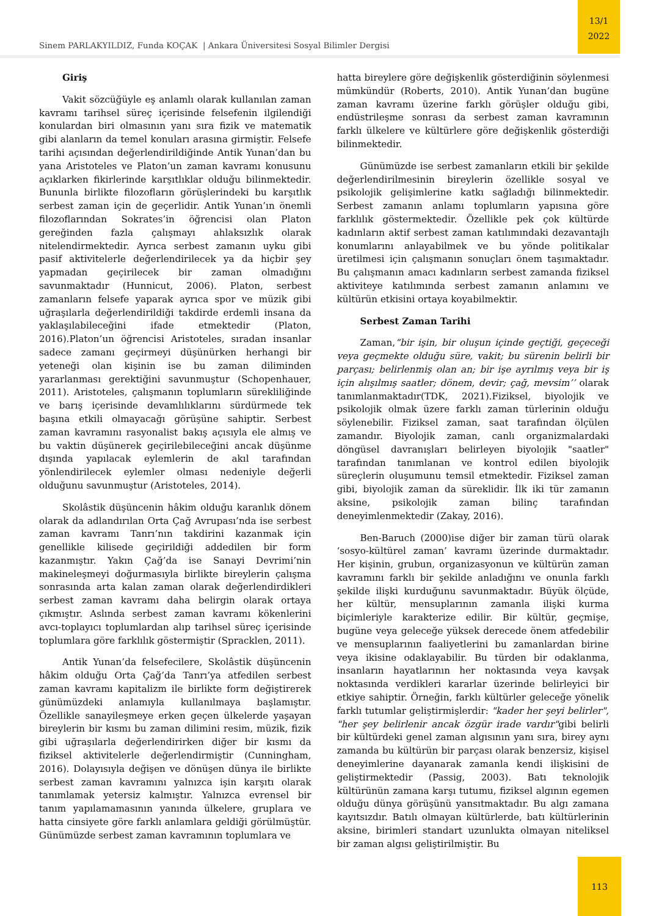Sinem PARLAKYILDIZ, Funda KOÇAK | Ankara Üniversitesi Sosyal Bilimler Dergisi
13/1
2022
Giriş
Vakit sözcüğüyle eş anlamlı olarak kullanılan zaman kavramı tarihsel süreç içerisinde felsefenin ilgilendiği konulardan biri olmasının yanı sıra fizik ve matematik gibi alanların da temel konuları arasına girmiştir. Felsefe tarihi açısından değerlendirildiğinde Antik Yunan’dan bu yana Aristoteles ve Platon’un zaman kavramı konusunu açıklarken fikirlerinde karşıtlıklar olduğu bilinmektedir. Bununla birlikte filozofların görüşlerindeki bu karşıtlık serbest zaman için de geçerlidir. Antik Yunan’ın önemli filozoflarından Sokrates’in öğrencisi olan Platon gereğinden fazla çalışmayı ahlaksızlık olarak nitelendirmektedir. Ayrıca serbest zamanın uyku gibi pasif aktivitelerle değerlendirilecek ya da hiçbir şey yapmadan geçirilecek bir zaman olmadığını savunmaktadır (Hunnicut, 2006). Platon, serbest zamanların felsefe yaparak ayrıca spor ve müzik gibi uğraşılarla değerlendirildiği takdirde erdemli insana da yaklaşılabileceğini ifade etmektedir (Platon, 2016).Platon’un öğrencisi Aristoteles, sıradan insanlar sadece zamanı geçirmeyi düşünürken herhangi bir yeteneği olan kişinin ise bu zaman diliminden yararlanması gerektiğini savunmuştur (Schopenhauer, 2011). Aristoteles, çalışmanın toplumların sürekliliğinde ve barış içerisinde devamlılıklarını sürdürmede tek başına etkili olmayacağı görüşüne sahiptir. Serbest zaman kavramını rasyonalist bakış açısıyla ele almış ve bu vaktin düşünerek geçirilebileceğini ancak düşünme dışında yapılacak eylemlerin de akıl tarafından yönlendirilecek eylemler olması nedeniyle değerli olduğunu savunmuştur (Aristoteles, 2014).
Skolâstik düşüncenin hâkim olduğu karanlık dönem olarak da adlandırılan Orta Çağ Avrupası’nda ise serbest zaman kavramı Tanrı’nın takdirini kazanmak için genellikle kilisede geçirildiği addedilen bir form kazanmıştır. Yakın Çağ’da ise Sanayi Devrimi’nin makineleşmeyi doğurmasıyla birlikte bireylerin çalışma sonrasında arta kalan zaman olarak değerlendirdikleri serbest zaman kavramı daha belirgin olarak ortaya çıkmıştır. Aslında serbest zaman kavramı kökenlerini avcı-toplayıcı toplumlardan alıp tarihsel süreç içerisinde toplumlara göre farklılık göstermiştir (Spracklen, 2011).
Antik Yunan’da felsefecilere, Skolâstik düşüncenin hâkim olduğu Orta Çağ’da Tanrı’ya atfedilen serbest zaman kavramı kapitalizm ile birlikte form değiştirerek günümüzdeki anlamıyla kullanılmaya başlamıştır. Özellikle sanayileşmeye erken geçen ülkelerde yaşayan bireylerin bir kısmı bu zaman dilimini resim, müzik, fizik gibi uğraşılarla değerlendirirken diğer bir kısmı da fiziksel aktivitelerle değerlendirmiştir (Cunningham, 2016). Dolayısıyla değişen ve dönüşen dünya ile birlikte serbest zaman kavramını yalnızca işin karşıtı olarak tanımlamak yetersiz kalmıştır. Yalnızca evrensel bir tanım yapılamamasının yanında ülkelere, gruplara ve hatta cinsiyete göre farklı anlamlara geldiği görülmüştür. Günümüzde serbest zaman kavramının toplumlara ve
hatta bireylere göre değişkenlik gösterdiğinin söylenmesi mümkündür (Roberts, 2010). Antik Yunan’dan bugüne zaman kavramı üzerine farklı görüşler olduğu gibi, endüstrileşme sonrası da serbest zaman kavramının farklı ülkelere ve kültürlere göre değişkenlik gösterdiği bilinmektedir.
Günümüzde ise serbest zamanların etkili bir şekilde değerlendirilmesinin bireylerin özellikle sosyal ve psikolojik gelişimlerine katkı sağladığı bilinmektedir. Serbest zamanın anlamı toplumların yapısına göre farklılık göstermektedir. Özellikle pek çok kültürde kadınların aktif serbest zaman katılımındaki dezavantajlı konumlarını anlayabilmek ve bu yönde politikalar üretilmesi için çalışmanın sonuçları önem taşımaktadır. Bu çalışmanın amacı kadınların serbest zamanda fiziksel aktiviteye katılımında serbest zamanın anlamını ve kültürün etkisini ortaya koyabilmektir.
Serbest Zaman Tarihi
Zaman,“bir işin, bir oluşun içinde geçtiği, geçeceği veya geçmekte olduğu süre, vakit; bu sürenin belirli bir parçası; belirlenmiş olan an; bir işe ayrılmış veya bir iş için alışılmış saatler; dönem, devir; çağ, mevsim’’ olarak tanımlanmaktadır(TDK, 2021).Fiziksel, biyolojik ve psikolojik olmak üzere farklı zaman türlerinin olduğu söylenebilir. Fiziksel zaman, saat tarafından ölçülen zamandır. Biyolojik zaman, canlı organizmalardaki döngüsel davranışları belirleyen biyolojik "saatler" tarafından tanımlanan ve kontrol edilen biyolojik süreçlerin oluşumunu temsil etmektedir. Fiziksel zaman gibi, biyolojik zaman da süreklidir. İlk iki tür zamanın aksine, psikolojik zaman bilinç tarafından deneyimlenmektedir (Zakay, 2016).
Ben-Baruch (2000)ise diğer bir zaman türü olarak ‘sosyo-kültürel zaman’ kavramı üzerinde durmaktadır. Her kişinin, grubun, organizasyonun ve kültürün zaman kavramını farklı bir şekilde anladığını ve onunla farklı şekilde ilişki kurduğunu savunmaktadır. Büyük ölçüde, her kültür, mensuplarının zamanla ilişki kurma biçimleriyle karakterize edilir. Bir kültür, geçmişe, bugüne veya geleceğe yüksek derecede önem atfedebilir ve mensuplarının faaliyetlerini bu zamanlardan birine veya ikisine odaklayabilir. Bu türden bir odaklanma, insanların hayatlarının her noktasında veya kavşak noktasında verdikleri kararlar üzerinde belirleyici bir etkiye sahiptir. Örneğin, farklı kültürler geleceğe yönelik farklı tutumlar geliştirmişlerdir: "kader her şeyi belirler", "her şey belirlenir ancak özgür irade vardır"gibi belirli bir kültürdeki genel zaman algısının yanı sıra, birey aynı zamanda bu kültürün bir parçası olarak benzersiz, kişisel deneyimlerine dayanarak zamanla kendi ilişkisini de geliştirmektedir (Passig, 2003). Batı teknolojik kültürünün zamana karşı tutumu, fiziksel algının egemen olduğu dünya görüşünü yansıtmaktadır. Bu algı zamana kayıtsızdır. Batılı olmayan kültürlerde, batı kültürlerinin aksine, birimleri standart uzunlukta olmayan niteliksel bir zaman algısı geliştirilmiştir. Bu
113